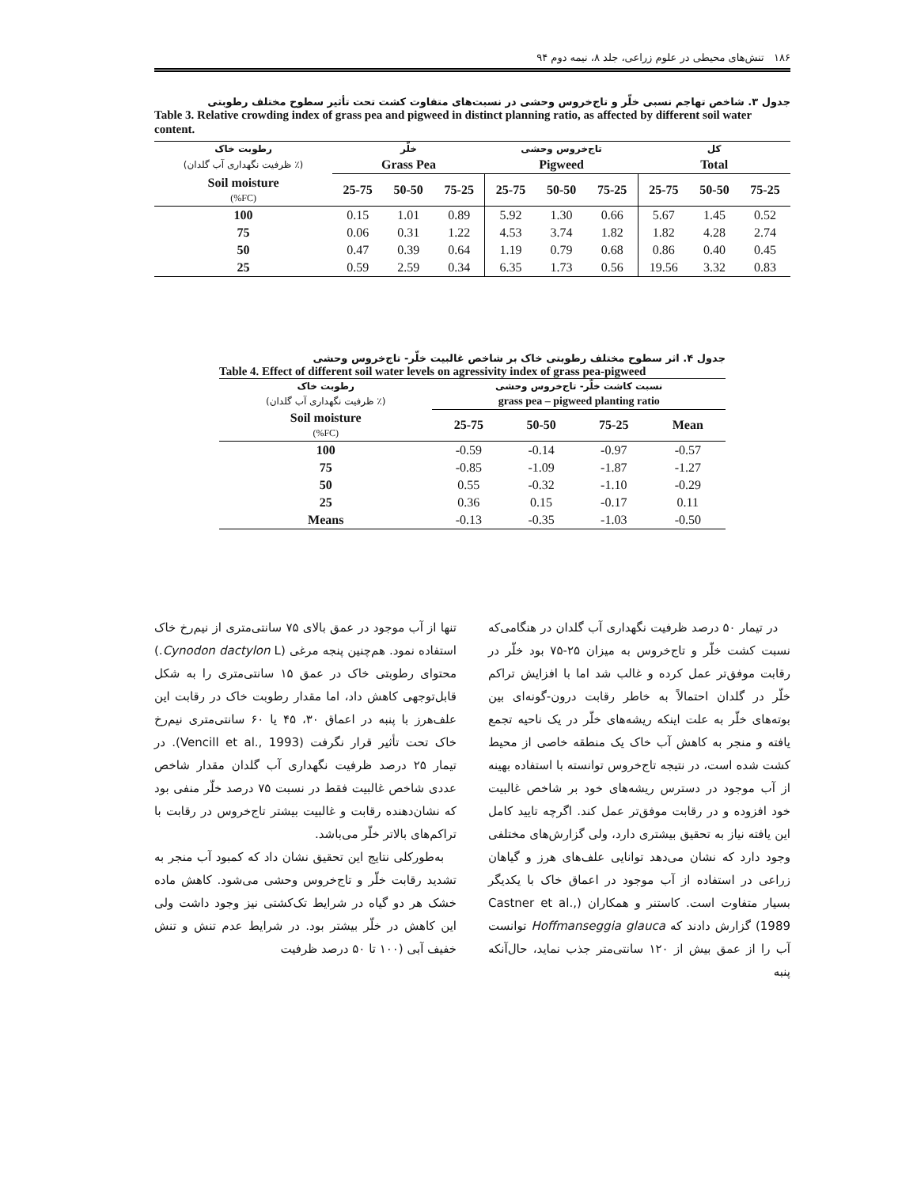۱۸۶ تنش‌های محیطی در علوم زراعی، جلد ۸، نیمه دوم ۹۴
جدول ۳. شاخص تهاجم نسبی خلّر و تاج‌خروس وحشی در نسبت‌های متفاوت کشت تحت تأثیر سطوح مختلف رطوبتی
Table 3. Relative crowding index of grass pea and pigweed in distinct planning ratio, as affected by different soil water content.
| رطوبت خاک | خلّر | | | تاج‌خروس وحشی | | | کل | | |
| --- | --- | --- | --- | --- | --- | --- | --- | --- | --- |
| (٪ ظرفیت نگهداری آب گلدان) | Grass Pea | | | Pigweed | | | Total | | |
| Soil moisture (%FC) | 25-75 | 50-50 | 75-25 | 25-75 | 50-50 | 75-25 | 25-75 | 50-50 | 75-25 |
| 100 | 0.15 | 1.01 | 0.89 | 5.92 | 1.30 | 0.66 | 5.67 | 1.45 | 0.52 |
| 75 | 0.06 | 0.31 | 1.22 | 4.53 | 3.74 | 1.82 | 1.82 | 4.28 | 2.74 |
| 50 | 0.47 | 0.39 | 0.64 | 1.19 | 0.79 | 0.68 | 0.86 | 0.40 | 0.45 |
| 25 | 0.59 | 2.59 | 0.34 | 6.35 | 1.73 | 0.56 | 19.56 | 3.32 | 0.83 |
جدول ۴. اثر سطوح مختلف رطوبتی خاک بر شاخص غالبیت خلّر- تاج‌خروس وحشی
Table 4. Effect of different soil water levels on agressivity index of grass pea-pigweed
| رطوبت خاک | نسبت کاشت خلّر- تاج‌خروس وحشی | | | |
| --- | --- | --- | --- | --- |
| (٪ ظرفیت نگهداری آب گلدان) | grass pea – pigweed planting ratio | | | |
| Soil moisture (%FC) | 25-75 | 50-50 | 75-25 | Mean |
| 100 | -0.59 | -0.14 | -0.97 | -0.57 |
| 75 | -0.85 | -1.09 | -1.87 | -1.27 |
| 50 | 0.55 | -0.32 | -1.10 | -0.29 |
| 25 | 0.36 | 0.15 | -0.17 | 0.11 |
| Means | -0.13 | -0.35 | -1.03 | -0.50 |
در تیمار ۵۰ درصد ظرفیت نگهداری آب گلدان در هنگامی‌که نسبت کشت خلّر و تاج‌خروس به میزان ۲۵-۷۵ بود خلّر در رقابت موفق‌تر عمل کرده و غالب شد اما با افزایش تراکم خلّر در گلدان احتمالاً به خاطر رقابت درون-گونه‌ای بین بوته‌های خلّر به علت اینکه ریشه‌های خلّر در یک ناحیه تجمع یافته و منجر به کاهش آب خاک یک منطقه خاصی از محیط کشت شده است، در نتیجه تاج‌خروس توانسته با استفاده بهینه از آب موجود در دسترس ریشه‌های خود بر شاخص غالبیت خود افزوده و در رقابت موفق‌تر عمل کند. اگرچه تایید کامل این یافته نیاز به تحقیق بیشتری دارد، ولی گزارش‌های مختلفی وجود دارد که نشان می‌دهد توانایی علف‌های هرز و گیاهان زراعی در استفاده از آب موجود در اعماق خاک با یکدیگر بسیار متفاوت است. کاستنر و همکاران (Castner et al., 1989) گزارش دادند که Hoffmanseggia glauca توانست آب را از عمق بیش از ۱۲۰ سانتی‌متر جذب نماید، حال‌آنکه پنبه
تنها از آب موجود در عمق بالای ۷۵ سانتی‌متری از نیم‌رخ خاک استفاده نمود. هم‌چنین پنجه مرغی (Cynodon dactylon L.) محتوای رطوبتی خاک در عمق ۱۵ سانتی‌متری را به شکل قابل‌توجهی کاهش داد، اما مقدار رطوبت خاک در رقابت این علف‌هرز با پنبه در اعماق ۳۰، ۴۵ یا ۶۰ سانتی‌متری نیم‌رخ خاک تحت تأثیر قرار نگرفت (Vencill et al., 1993). در تیمار ۲۵ درصد ظرفیت نگهداری آب گلدان مقدار شاخص عددی شاخص غالبیت فقط در نسبت ۷۵ درصد خلّر منفی بود که نشان‌دهنده رقابت و غالبیت بیشتر تاج‌خروس در رقابت با تراکم‌های بالاتر خلّر می‌باشد.
به‌طورکلی نتایج این تحقیق نشان داد که کمبود آب منجر به تشدید رقابت خلّر و تاج‌خروس وحشی می‌شود. کاهش ماده خشک هر دو گیاه در شرایط تک‌کشتی نیز وجود داشت ولی این کاهش در خلّر بیشتر بود. در شرایط عدم تنش و تنش خفیف آبی (۱۰۰ تا ۵۰ درصد ظرفیت